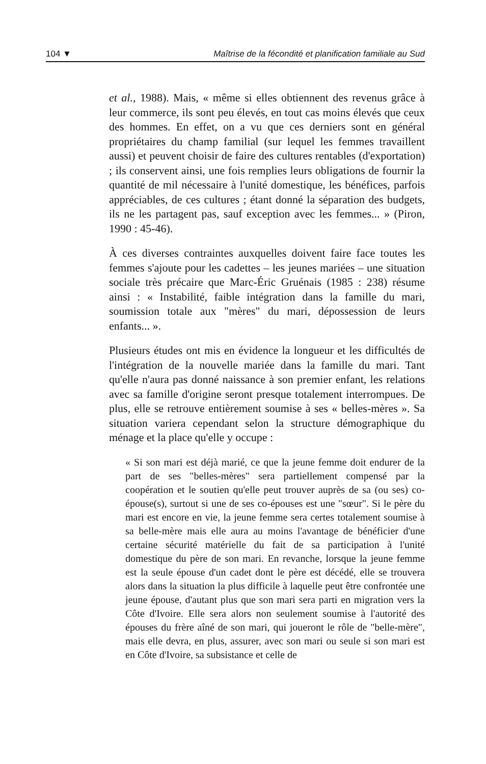104 ▼ Maîtrise de la fécondité et planification familiale au Sud
et al., 1988). Mais, « même si elles obtiennent des revenus grâce à leur commerce, ils sont peu élevés, en tout cas moins élevés que ceux des hommes. En effet, on a vu que ces derniers sont en général propriétaires du champ familial (sur lequel les femmes travaillent aussi) et peuvent choisir de faire des cultures rentables (d'exportation) ; ils conservent ainsi, une fois remplies leurs obligations de fournir la quantité de mil nécessaire à l'unité domestique, les bénéfices, parfois appréciables, de ces cultures ; étant donné la séparation des budgets, ils ne les partagent pas, sauf exception avec les femmes... » (Piron, 1990 : 45-46).
À ces diverses contraintes auxquelles doivent faire face toutes les femmes s'ajoute pour les cadettes – les jeunes mariées – une situation sociale très précaire que Marc-Éric Gruénais (1985 : 238) résume ainsi : « Instabilité, faible intégration dans la famille du mari, soumission totale aux "mères" du mari, dépossession de leurs enfants... ».
Plusieurs études ont mis en évidence la longueur et les difficultés de l'intégration de la nouvelle mariée dans la famille du mari. Tant qu'elle n'aura pas donné naissance à son premier enfant, les relations avec sa famille d'origine seront presque totalement interrompues. De plus, elle se retrouve entièrement soumise à ses « belles-mères ». Sa situation variera cependant selon la structure démographique du ménage et la place qu'elle y occupe :
« Si son mari est déjà marié, ce que la jeune femme doit endurer de la part de ses "belles-mères" sera partiellement compensé par la coopération et le soutien qu'elle peut trouver auprès de sa (ou ses) co-épouse(s), surtout si une de ses co-épouses est une "sœur". Si le père du mari est encore en vie, la jeune femme sera certes totalement soumise à sa belle-mère mais elle aura au moins l'avantage de bénéficier d'une certaine sécurité matérielle du fait de sa participation à l'unité domestique du père de son mari. En revanche, lorsque la jeune femme est la seule épouse d'un cadet dont le père est décédé, elle se trouvera alors dans la situation la plus difficile à laquelle peut être confrontée une jeune épouse, d'autant plus que son mari sera parti en migration vers la Côte d'Ivoire. Elle sera alors non seulement soumise à l'autorité des épouses du frère aîné de son mari, qui joueront le rôle de "belle-mère", mais elle devra, en plus, assurer, avec son mari ou seule si son mari est en Côte d'Ivoire, sa subsistance et celle de